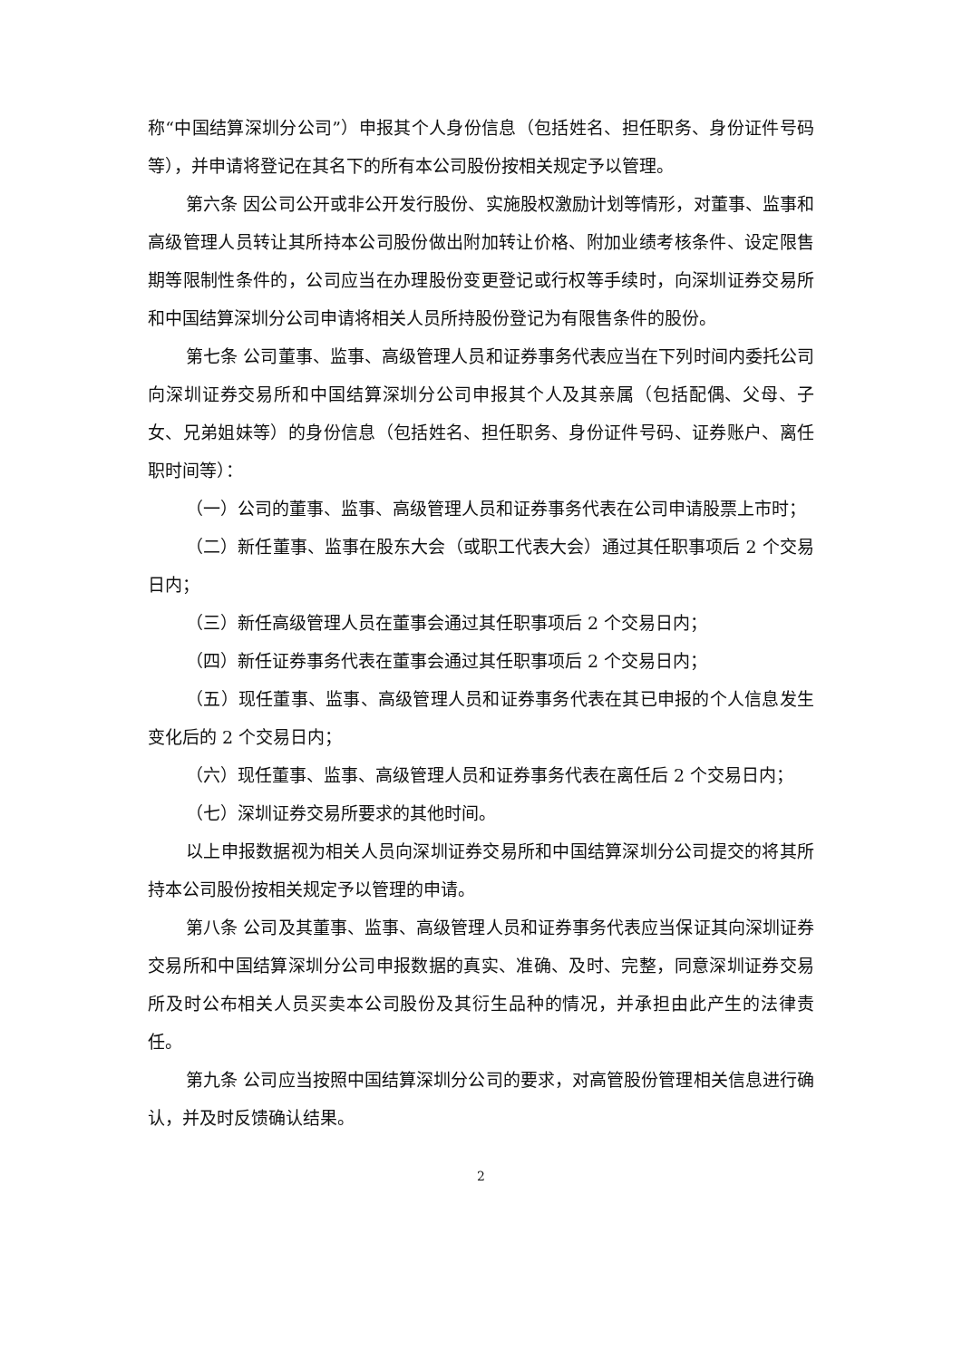称“中国结算深圳分公司”）申报其个人身份信息（包括姓名、担任职务、身份证件号码等），并申请将登记在其名下的所有本公司股份按相关规定予以管理。
第六条 因公司公开或非公开发行股份、实施股权激励计划等情形，对董事、监事和高级管理人员转让其所持本公司股份做出附加转让价格、附加业绩考核条件、设定限售期等限制性条件的，公司应当在办理股份变更登记或行权等手续时，向深圳证券交易所和中国结算深圳分公司申请将相关人员所持股份登记为有限售条件的股份。
第七条 公司董事、监事、高级管理人员和证券事务代表应当在下列时间内委托公司向深圳证券交易所和中国结算深圳分公司申报其个人及其亲属（包括配偶、父母、子女、兄弟姐妹等）的身份信息（包括姓名、担任职务、身份证件号码、证券账户、离任职时间等）：
（一）公司的董事、监事、高级管理人员和证券事务代表在公司申请股票上市时；
（二）新任董事、监事在股东大会（或职工代表大会）通过其任职事项后 2 个交易日内；
（三）新任高级管理人员在董事会通过其任职事项后 2 个交易日内；
（四）新任证券事务代表在董事会通过其任职事项后 2 个交易日内；
（五）现任董事、监事、高级管理人员和证券事务代表在其已申报的个人信息发生变化后的 2 个交易日内；
（六）现任董事、监事、高级管理人员和证券事务代表在离任后 2 个交易日内；
（七）深圳证券交易所要求的其他时间。
以上申报数据视为相关人员向深圳证券交易所和中国结算深圳分公司提交的将其所持本公司股份按相关规定予以管理的申请。
第八条 公司及其董事、监事、高级管理人员和证券事务代表应当保证其向深圳证券交易所和中国结算深圳分公司申报数据的真实、准确、及时、完整，同意深圳证券交易所及时公布相关人员买卖本公司股份及其衍生品种的情况，并承担由此产生的法律责任。
第九条 公司应当按照中国结算深圳分公司的要求，对高管股份管理相关信息进行确认，并及时反馈确认结果。
2